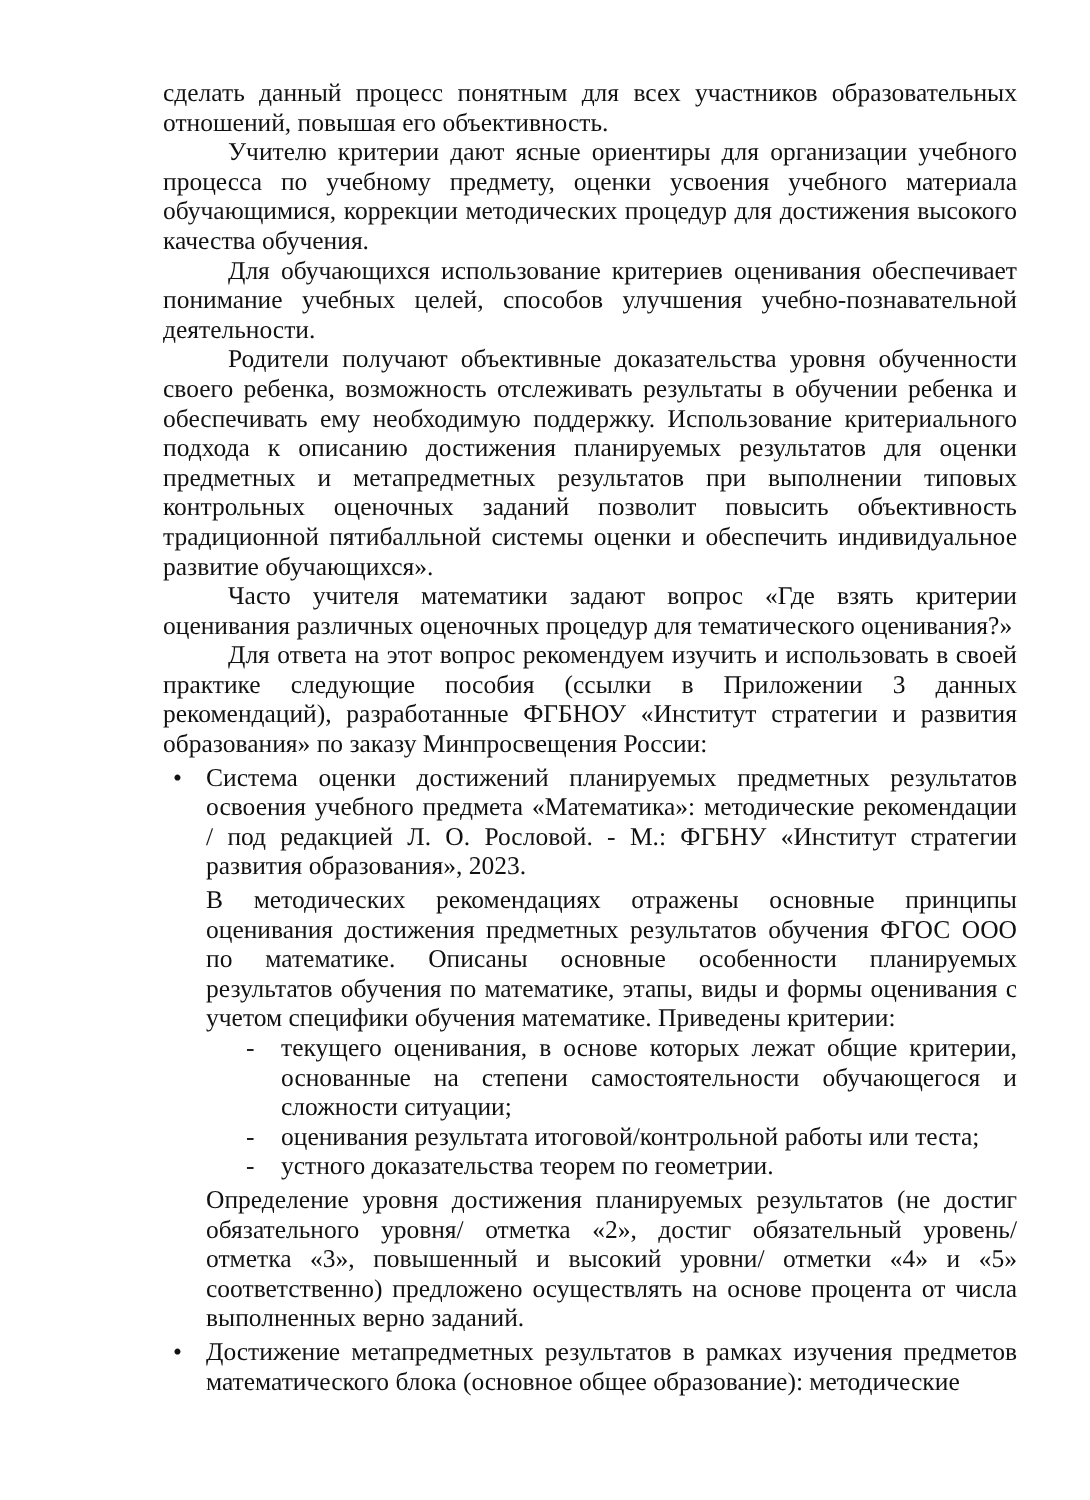сделать данный процесс понятным для всех участников образовательных отношений, повышая его объективность.
Учителю критерии дают ясные ориентиры для организации учебного процесса по учебному предмету, оценки усвоения учебного материала обучающимися, коррекции методических процедур для достижения высокого качества обучения.
Для обучающихся использование критериев оценивания обеспечивает понимание учебных целей, способов улучшения учебно-познавательной деятельности.
Родители получают объективные доказательства уровня обученности своего ребенка, возможность отслеживать результаты в обучении ребенка и обеспечивать ему необходимую поддержку. Использование критериального подхода к описанию достижения планируемых результатов для оценки предметных и метапредметных результатов при выполнении типовых контрольных оценочных заданий позволит повысить объективность традиционной пятибалльной системы оценки и обеспечить индивидуальное развитие обучающихся».
Часто учителя математики задают вопрос «Где взять критерии оценивания различных оценочных процедур для тематического оценивания?»
Для ответа на этот вопрос рекомендуем изучить и использовать в своей практике следующие пособия (ссылки в Приложении 3 данных рекомендаций), разработанные ФГБНОУ «Институт стратегии и развития образования» по заказу Минпросвещения России:
• Система оценки достижений планируемых предметных результатов освоения учебного предмета «Математика»: методические рекомендации / под редакцией Л. О. Рословой. - М.: ФГБНУ «Институт стратегии развития образования», 2023.
В методических рекомендациях отражены основные принципы оценивания достижения предметных результатов обучения ФГОС ООО по математике. Описаны основные особенности планируемых результатов обучения по математике, этапы, виды и формы оценивания с учетом специфики обучения математике. Приведены критерии:
- текущего оценивания, в основе которых лежат общие критерии, основанные на степени самостоятельности обучающегося и сложности ситуации;
- оценивания результата итоговой/контрольной работы или теста;
- устного доказательства теорем по геометрии.
Определение уровня достижения планируемых результатов (не достиг обязательного уровня/ отметка «2», достиг обязательный уровень/ отметка «3», повышенный и высокий уровни/ отметки «4» и «5» соответственно) предложено осуществлять на основе процента от числа выполненных верно заданий.
• Достижение метапредметных результатов в рамках изучения предметов математического блока (основное общее образование): методические